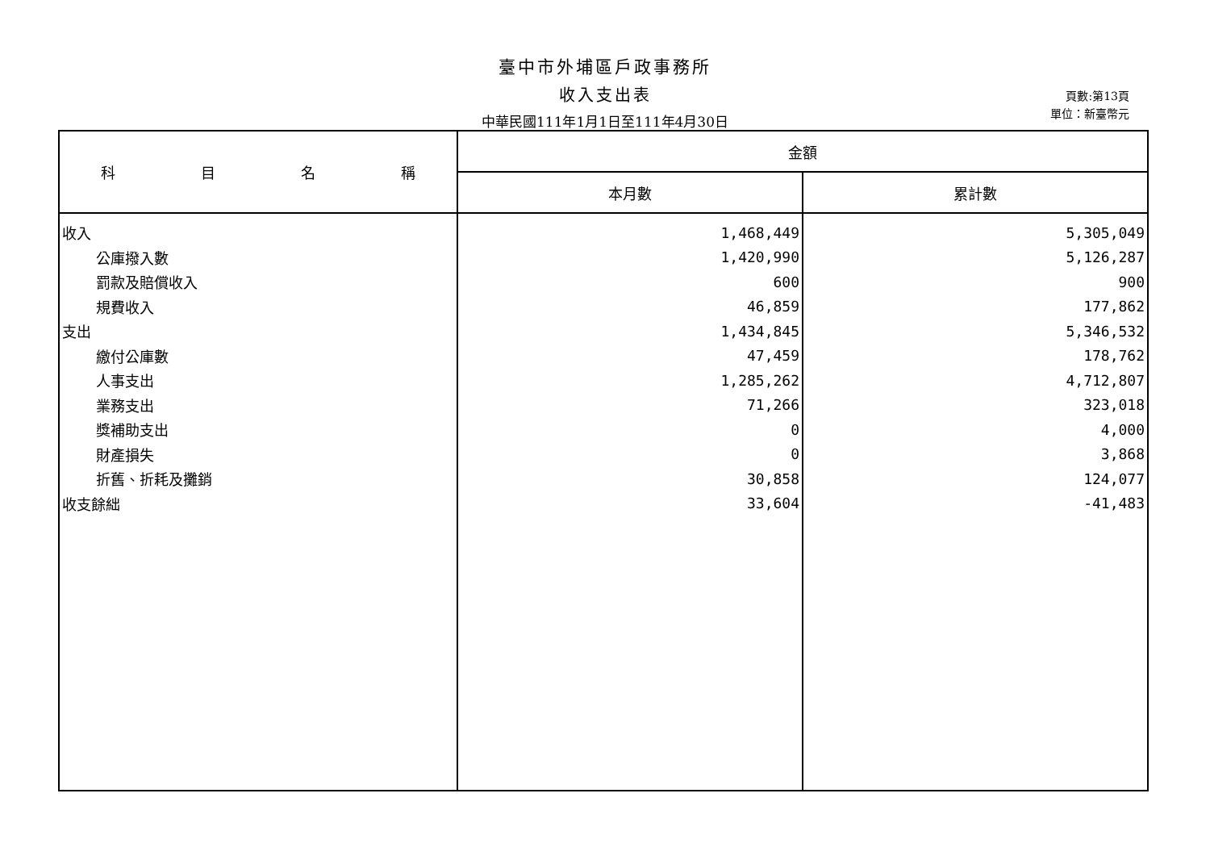臺中市外埔區戶政事務所
收入支出表
中華民國111年1月1日至111年4月30日
頁數:第13頁
單位：新臺幣元
| 科 目 名 稱 | 金額 | |
| --- | --- | --- |
| | 本月數 | 累計數 |
| 收入 | 1,468,449 | 5,305,049 |
| 公庫撥入數 | 1,420,990 | 5,126,287 |
| 罰款及賠償收入 | 600 | 900 |
| 規費收入 | 46,859 | 177,862 |
| 支出 | 1,434,845 | 5,346,532 |
| 繳付公庫數 | 47,459 | 178,762 |
| 人事支出 | 1,285,262 | 4,712,807 |
| 業務支出 | 71,266 | 323,018 |
| 獎補助支出 | 0 | 4,000 |
| 財產損失 | 0 | 3,868 |
| 折舊、折耗及攤銷 | 30,858 | 124,077 |
| 收支餘絀 | 33,604 | -41,483 |